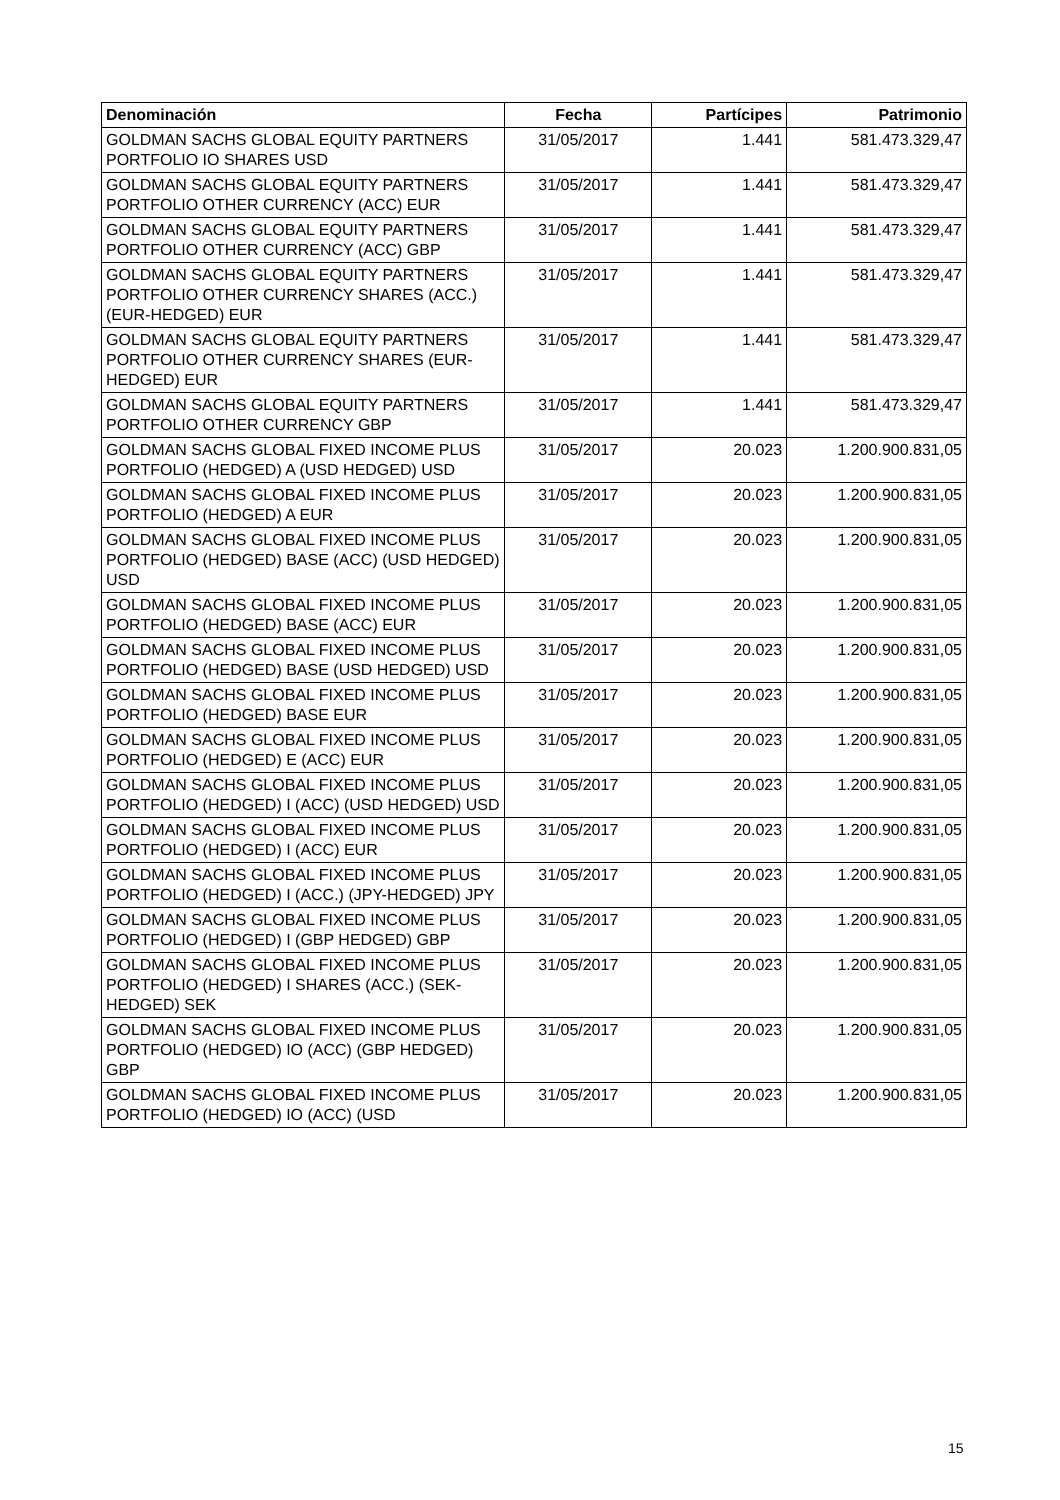| Denominación | Fecha | Partícipes | Patrimonio |
| --- | --- | --- | --- |
| GOLDMAN SACHS GLOBAL EQUITY PARTNERS PORTFOLIO IO SHARES USD | 31/05/2017 | 1.441 | 581.473.329,47 |
| GOLDMAN SACHS GLOBAL EQUITY PARTNERS PORTFOLIO OTHER CURRENCY (ACC) EUR | 31/05/2017 | 1.441 | 581.473.329,47 |
| GOLDMAN SACHS GLOBAL EQUITY PARTNERS PORTFOLIO OTHER CURRENCY (ACC) GBP | 31/05/2017 | 1.441 | 581.473.329,47 |
| GOLDMAN SACHS GLOBAL EQUITY PARTNERS PORTFOLIO OTHER CURRENCY SHARES (ACC.) (EUR-HEDGED) EUR | 31/05/2017 | 1.441 | 581.473.329,47 |
| GOLDMAN SACHS GLOBAL EQUITY PARTNERS PORTFOLIO OTHER CURRENCY SHARES (EUR-HEDGED) EUR | 31/05/2017 | 1.441 | 581.473.329,47 |
| GOLDMAN SACHS GLOBAL EQUITY PARTNERS PORTFOLIO OTHER CURRENCY GBP | 31/05/2017 | 1.441 | 581.473.329,47 |
| GOLDMAN SACHS GLOBAL FIXED INCOME PLUS PORTFOLIO (HEDGED) A (USD HEDGED) USD | 31/05/2017 | 20.023 | 1.200.900.831,05 |
| GOLDMAN SACHS GLOBAL FIXED INCOME PLUS PORTFOLIO (HEDGED) A EUR | 31/05/2017 | 20.023 | 1.200.900.831,05 |
| GOLDMAN SACHS GLOBAL FIXED INCOME PLUS PORTFOLIO (HEDGED) BASE (ACC) (USD HEDGED) USD | 31/05/2017 | 20.023 | 1.200.900.831,05 |
| GOLDMAN SACHS GLOBAL FIXED INCOME PLUS PORTFOLIO (HEDGED) BASE (ACC) EUR | 31/05/2017 | 20.023 | 1.200.900.831,05 |
| GOLDMAN SACHS GLOBAL FIXED INCOME PLUS PORTFOLIO (HEDGED) BASE (USD HEDGED) USD | 31/05/2017 | 20.023 | 1.200.900.831,05 |
| GOLDMAN SACHS GLOBAL FIXED INCOME PLUS PORTFOLIO (HEDGED) BASE EUR | 31/05/2017 | 20.023 | 1.200.900.831,05 |
| GOLDMAN SACHS GLOBAL FIXED INCOME PLUS PORTFOLIO (HEDGED) E (ACC) EUR | 31/05/2017 | 20.023 | 1.200.900.831,05 |
| GOLDMAN SACHS GLOBAL FIXED INCOME PLUS PORTFOLIO (HEDGED) I (ACC) (USD HEDGED) USD | 31/05/2017 | 20.023 | 1.200.900.831,05 |
| GOLDMAN SACHS GLOBAL FIXED INCOME PLUS PORTFOLIO (HEDGED) I (ACC) EUR | 31/05/2017 | 20.023 | 1.200.900.831,05 |
| GOLDMAN SACHS GLOBAL FIXED INCOME PLUS PORTFOLIO (HEDGED) I (ACC.) (JPY-HEDGED) JPY | 31/05/2017 | 20.023 | 1.200.900.831,05 |
| GOLDMAN SACHS GLOBAL FIXED INCOME PLUS PORTFOLIO (HEDGED) I (GBP HEDGED) GBP | 31/05/2017 | 20.023 | 1.200.900.831,05 |
| GOLDMAN SACHS GLOBAL FIXED INCOME PLUS PORTFOLIO (HEDGED) I SHARES (ACC.) (SEK-HEDGED) SEK | 31/05/2017 | 20.023 | 1.200.900.831,05 |
| GOLDMAN SACHS GLOBAL FIXED INCOME PLUS PORTFOLIO (HEDGED) IO (ACC) (GBP HEDGED) GBP | 31/05/2017 | 20.023 | 1.200.900.831,05 |
| GOLDMAN SACHS GLOBAL FIXED INCOME PLUS PORTFOLIO (HEDGED) IO (ACC) (USD | 31/05/2017 | 20.023 | 1.200.900.831,05 |
15